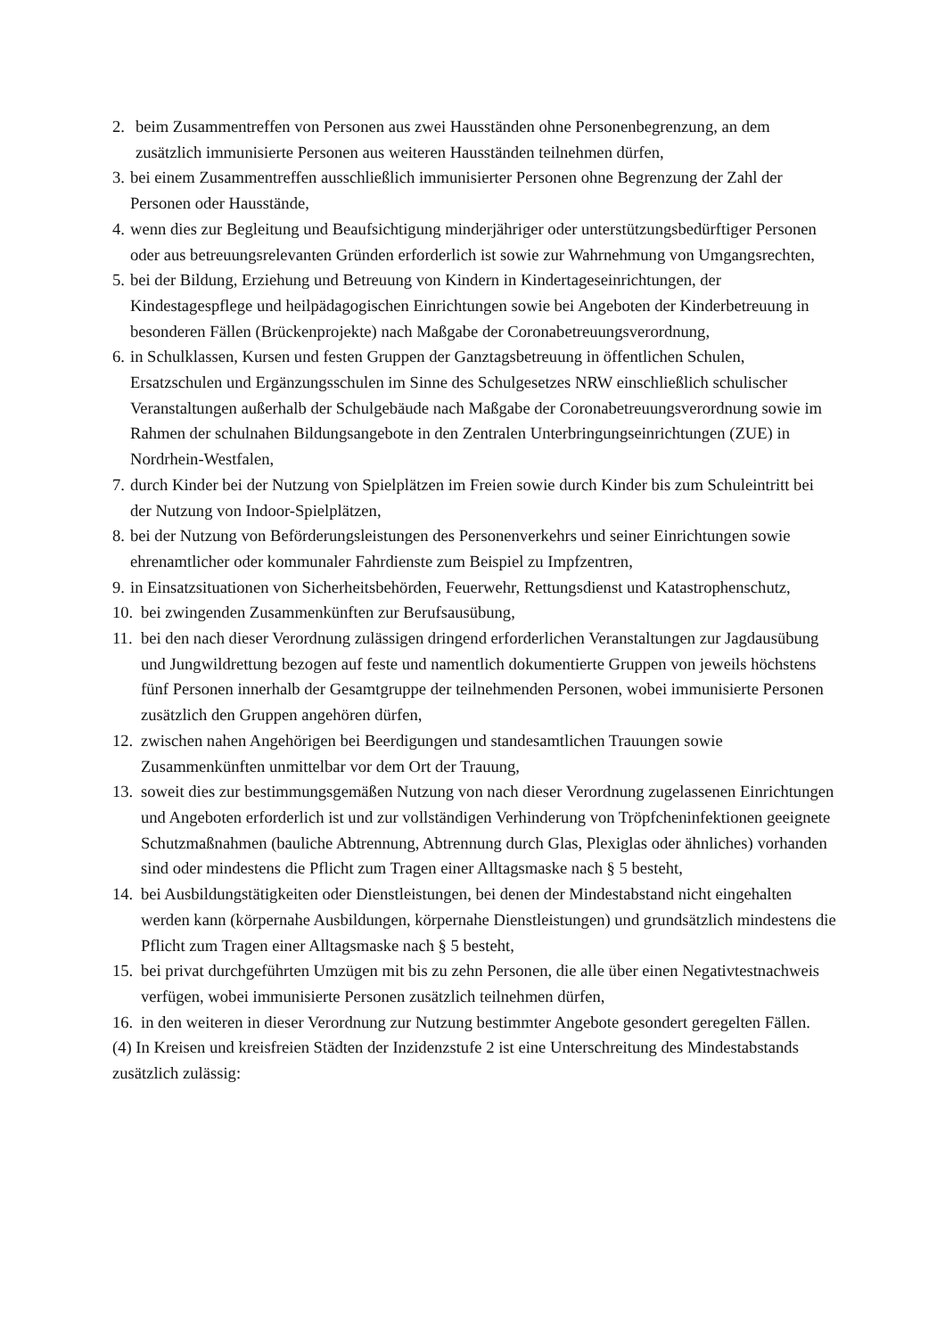2. beim Zusammentreffen von Personen aus zwei Hausständen ohne Personenbegrenzung, an dem zusätzlich immunisierte Personen aus weiteren Hausständen teilnehmen dürfen,
3. bei einem Zusammentreffen ausschließlich immunisierter Personen ohne Begrenzung der Zahl der Personen oder Hausstände,
4. wenn dies zur Begleitung und Beaufsichtigung minderjähriger oder unterstützungsbedürftiger Personen oder aus betreuungsrelevanten Gründen erforderlich ist sowie zur Wahrnehmung von Umgangsrechten,
5. bei der Bildung, Erziehung und Betreuung von Kindern in Kindertageseinrichtungen, der Kindestagespflege und heilpädagogischen Einrichtungen sowie bei Angeboten der Kinderbetreuung in besonderen Fällen (Brückenprojekte) nach Maßgabe der Coronabetreuungsverordnung,
6. in Schulklassen, Kursen und festen Gruppen der Ganztagsbetreuung in öffentlichen Schulen, Ersatzschulen und Ergänzungsschulen im Sinne des Schulgesetzes NRW einschließlich schulischer Veranstaltungen außerhalb der Schulgebäude nach Maßgabe der Coronabetreuungsverordnung sowie im Rahmen der schulnahen Bildungsangebote in den Zentralen Unterbringungseinrichtungen (ZUE) in Nordrhein-Westfalen,
7. durch Kinder bei der Nutzung von Spielplätzen im Freien sowie durch Kinder bis zum Schuleintritt bei der Nutzung von Indoor-Spielplätzen,
8. bei der Nutzung von Beförderungsleistungen des Personenverkehrs und seiner Einrichtungen sowie ehrenamtlicher oder kommunaler Fahrdienste zum Beispiel zu Impfzentren,
9. in Einsatzsituationen von Sicherheitsbehörden, Feuerwehr, Rettungsdienst und Katastrophenschutz,
10. bei zwingenden Zusammenkünften zur Berufsausübung,
11. bei den nach dieser Verordnung zulässigen dringend erforderlichen Veranstaltungen zur Jagdausübung und Jungwildrettung bezogen auf feste und namentlich dokumentierte Gruppen von jeweils höchstens fünf Personen innerhalb der Gesamtgruppe der teilnehmenden Personen, wobei immunisierte Personen zusätzlich den Gruppen angehören dürfen,
12. zwischen nahen Angehörigen bei Beerdigungen und standesamtlichen Trauungen sowie Zusammenkünften unmittelbar vor dem Ort der Trauung,
13. soweit dies zur bestimmungsgemäßen Nutzung von nach dieser Verordnung zugelassenen Einrichtungen und Angeboten erforderlich ist und zur vollständigen Verhinderung von Tröpfcheninfektionen geeignete Schutzmaßnahmen (bauliche Abtrennung, Abtrennung durch Glas, Plexiglas oder ähnliches) vorhanden sind oder mindestens die Pflicht zum Tragen einer Alltagsmaske nach § 5 besteht,
14. bei Ausbildungstätigkeiten oder Dienstleistungen, bei denen der Mindestabstand nicht eingehalten werden kann (körpernahe Ausbildungen, körpernahe Dienstleistungen) und grundsätzlich mindestens die Pflicht zum Tragen einer Alltagsmaske nach § 5 besteht,
15. bei privat durchgeführten Umzügen mit bis zu zehn Personen, die alle über einen Negativtestnachweis verfügen, wobei immunisierte Personen zusätzlich teilnehmen dürfen,
16. in den weiteren in dieser Verordnung zur Nutzung bestimmter Angebote gesondert geregelten Fällen.
(4) In Kreisen und kreisfreien Städten der Inzidenzstufe 2 ist eine Unterschreitung des Mindestabstands zusätzlich zulässig: